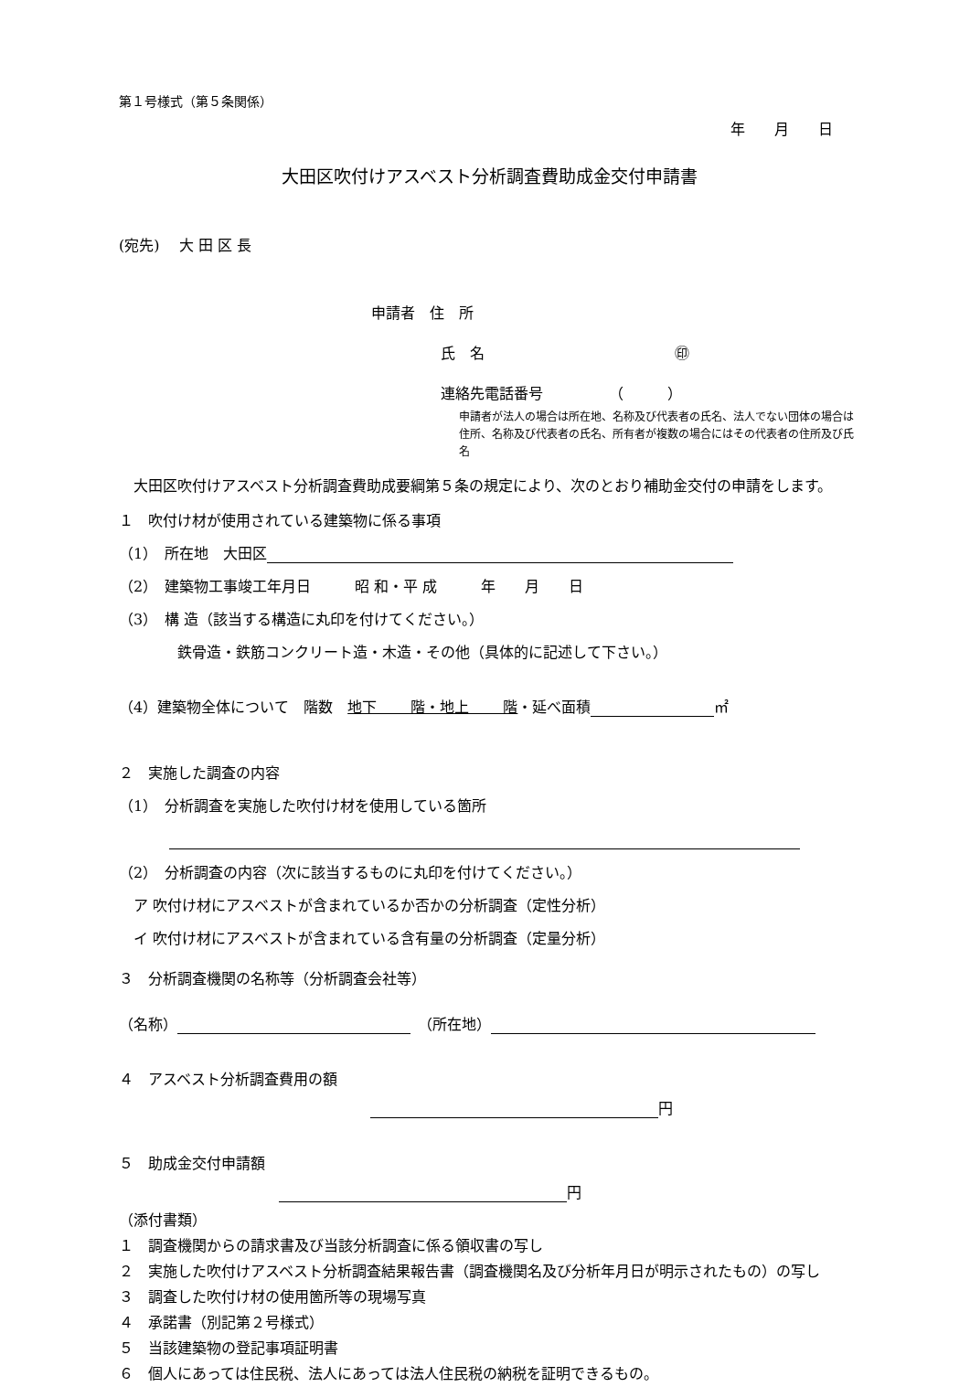第１号様式（第５条関係）
年　　月　　日
大田区吹付けアスベスト分析調査費助成金交付申請書
(宛先)　 大 田 区 長
申請者　住　所
氏　名　　　　　　　　　　　　　㊞
連絡先電話番号　　　　　（　　　）
申請者が法人の場合は所在地、名称及び代表者の氏名、法人でない団体の場合は住所、名称及び代表者の氏名、所有者が複数の場合にはその代表者の住所及び氏名
　大田区吹付けアスベスト分析調査費助成要綱第５条の規定により、次のとおり補助金交付の申請をします。
１　吹付け材が使用されている建築物に係る事項
（1）　所在地　大田区
（2）　建築物工事竣工年月日　　　昭 和・平 成　　　年　　月　　日
（3）　構 造（該当する構造に丸印を付けてください。）
鉄骨造・鉄筋コンクリート造・木造・その他（具体的に記述して下さい。）
（4）建築物全体について　階数　地下　　 階・地上　　 階・延べ面積 ㎡
２　実施した調査の内容
（1）　分析調査を実施した吹付け材を使用している箇所
（2）　分析調査の内容（次に該当するものに丸印を付けてください。）
　ア 吹付け材にアスベストが含まれているか否かの分析調査（定性分析）
　イ 吹付け材にアスベストが含まれている含有量の分析調査（定量分析）
３　分析調査機関の名称等（分析調査会社等）
（名称）　（所在地）
４　アスベスト分析調査費用の額
円
５　助成金交付申請額
円
（添付書類）
１　調査機関からの請求書及び当該分析調査に係る領収書の写し
２　実施した吹付けアスベスト分析調査結果報告書（調査機関名及び分析年月日が明示されたもの）の写し
３　調査した吹付け材の使用箇所等の現場写真
４　承諾書（別記第２号様式）
５　当該建築物の登記事項証明書
６　個人にあっては住民税、法人にあっては法人住民税の納税を証明できるもの。